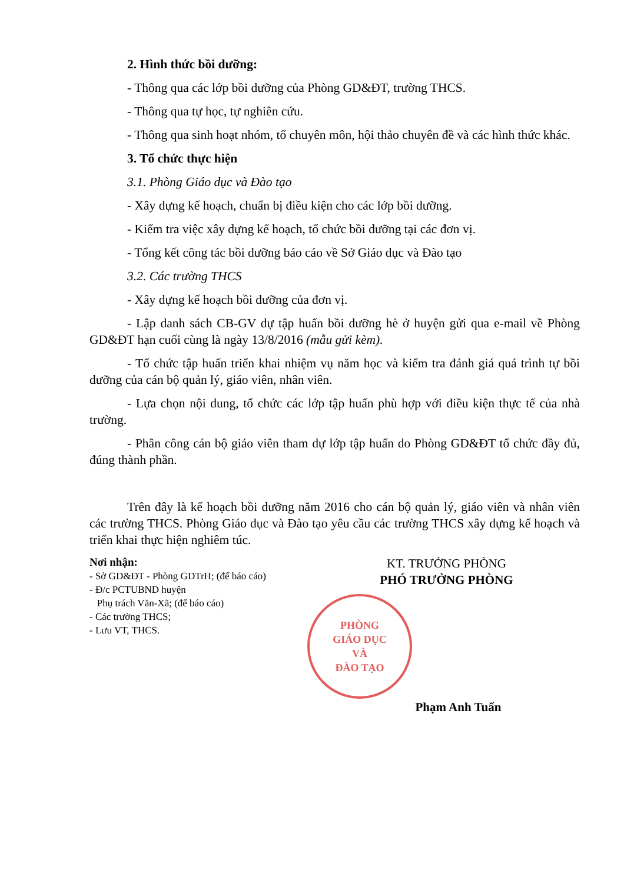2. Hình thức bồi dưỡng:
- Thông qua các lớp bồi dưỡng của Phòng GD&ĐT, trường THCS.
- Thông qua tự học, tự nghiên cứu.
- Thông qua sinh hoạt nhóm, tổ chuyên môn, hội thảo chuyên đề và các hình thức khác.
3. Tổ chức thực hiện
3.1. Phòng Giáo dục và Đào tạo
- Xây dựng kế hoạch, chuẩn bị điều kiện cho các lớp bồi dưỡng.
- Kiểm tra việc xây dựng kế hoạch, tổ chức bồi dưỡng tại các đơn vị.
- Tổng kết công tác bồi dưỡng báo cáo về Sở Giáo dục và Đào tạo
3.2. Các trường THCS
- Xây dựng kế hoạch bồi dưỡng của đơn vị.
- Lập danh sách CB-GV dự tập huấn bồi dưỡng hè ở huyện gửi qua e-mail về Phòng GD&ĐT hạn cuối cùng là ngày 13/8/2016 (mẫu gửi kèm).
- Tổ chức tập huấn triển khai nhiệm vụ năm học và kiểm tra đánh giá quá trình tự bồi dưỡng của cán bộ quản lý, giáo viên, nhân viên.
- Lựa chọn nội dung, tổ chức các lớp tập huấn phù hợp với điều kiện thực tế của nhà trường.
- Phân công cán bộ giáo viên tham dự lớp tập huấn do Phòng GD&ĐT tổ chức đầy đủ, đúng thành phần.
Trên đây là kế hoạch bồi dưỡng năm 2016 cho cán bộ quản lý, giáo viên và nhân viên các trường THCS. Phòng Giáo dục và Đào tạo yêu cầu các trường THCS xây dựng kế hoạch và triển khai thực hiện nghiêm túc.
Nơi nhận:
- Sở GD&ĐT - Phòng GDTrH; (để báo cáo)
- Đ/c PCTUBND huyện
Phụ trách Văn-Xã; (để báo cáo)
- Các trường THCS;
- Lưu VT, THCS.
KT. TRƯỞNG PHÒNG
PHÓ TRƯỞNG PHÒNG
PHÒNG
GIÁO DỤC
VÀ
ĐÀO TẠO
Phạm Anh Tuấn